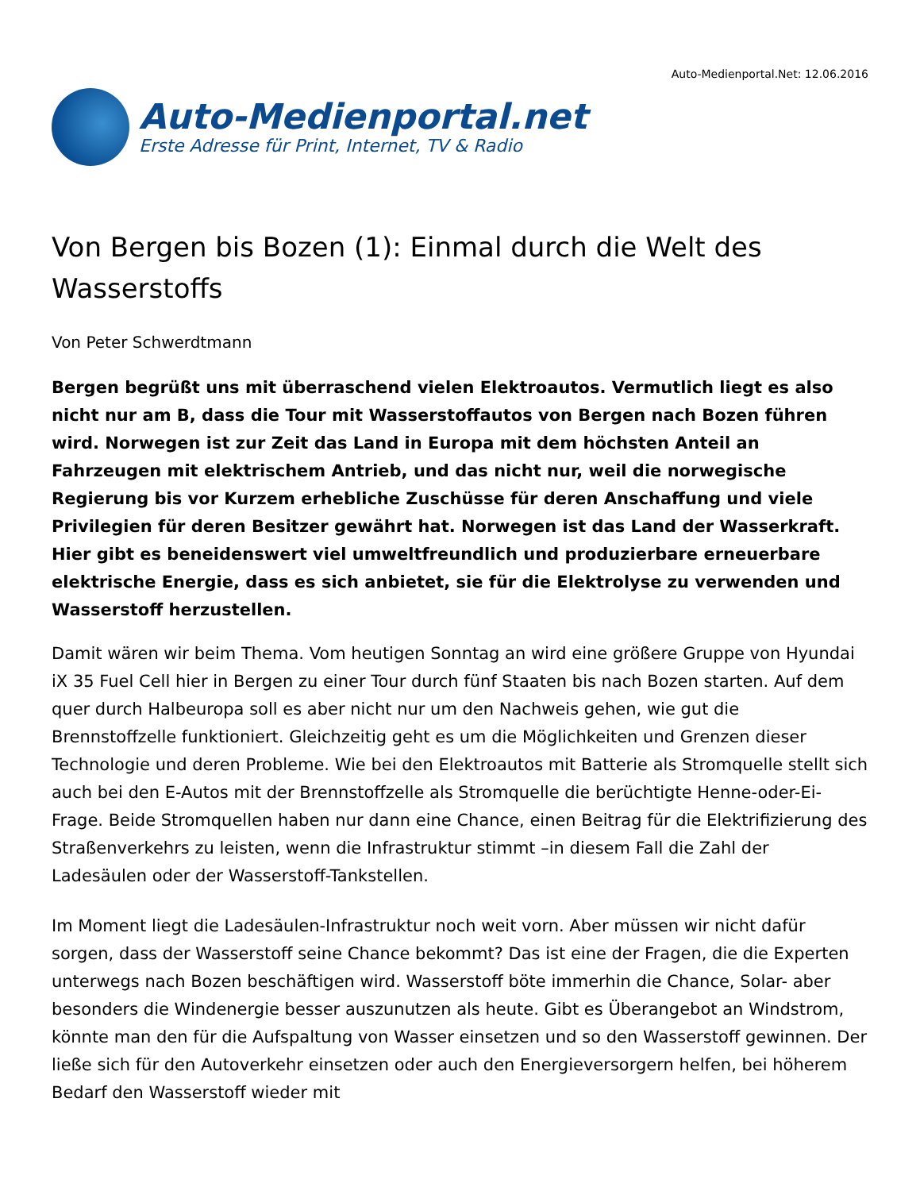Auto-Medienportal.net
Erste Adresse für Print, Internet, TV & Radio
Auto-Medienportal.Net: 12.06.2016
Von Bergen bis Bozen (1): Einmal durch die Welt des Wasserstoffs
Von Peter Schwerdtmann
Bergen begrüßt uns mit überraschend vielen Elektroautos. Vermutlich liegt es also nicht nur am B, dass die Tour mit Wasserstoffautos von Bergen nach Bozen führen wird. Norwegen ist zur Zeit das Land in Europa mit dem höchsten Anteil an Fahrzeugen mit elektrischem Antrieb, und das nicht nur, weil die norwegische Regierung bis vor Kurzem erhebliche Zuschüsse für deren Anschaffung und viele Privilegien für deren Besitzer gewährt hat. Norwegen ist das Land der Wasserkraft. Hier gibt es beneidenswert viel umweltfreundlich und produzierbare erneuerbare elektrische Energie, dass es sich anbietet, sie für die Elektrolyse zu verwenden und Wasserstoff herzustellen.
Damit wären wir beim Thema. Vom heutigen Sonntag an wird eine größere Gruppe von Hyundai iX 35 Fuel Cell hier in Bergen zu einer Tour durch fünf Staaten bis nach Bozen starten. Auf dem quer durch Halbeuropa soll es aber nicht nur um den Nachweis gehen, wie gut die Brennstoffzelle funktioniert. Gleichzeitig geht es um die Möglichkeiten und Grenzen dieser Technologie und deren Probleme. Wie bei den Elektroautos mit Batterie als Stromquelle stellt sich auch bei den E-Autos mit der Brennstoffzelle als Stromquelle die berüchtigte Henne-oder-Ei-Frage. Beide Stromquellen haben nur dann eine Chance, einen Beitrag für die Elektrifizierung des Straßenverkehrs zu leisten, wenn die Infrastruktur stimmt –in diesem Fall die Zahl der Ladesäulen oder der Wasserstoff-Tankstellen.
Im Moment liegt die Ladesäulen-Infrastruktur noch weit vorn. Aber müssen wir nicht dafür sorgen, dass der Wasserstoff seine Chance bekommt? Das ist eine der Fragen, die die Experten unterwegs nach Bozen beschäftigen wird. Wasserstoff böte immerhin die Chance, Solar- aber besonders die Windenergie besser auszunutzen als heute. Gibt es Überangebot an Windstrom, könnte man den für die Aufspaltung von Wasser einsetzen und so den Wasserstoff gewinnen. Der ließe sich für den Autoverkehr einsetzen oder auch den Energieversorgern helfen, bei höherem Bedarf den Wasserstoff wieder mit